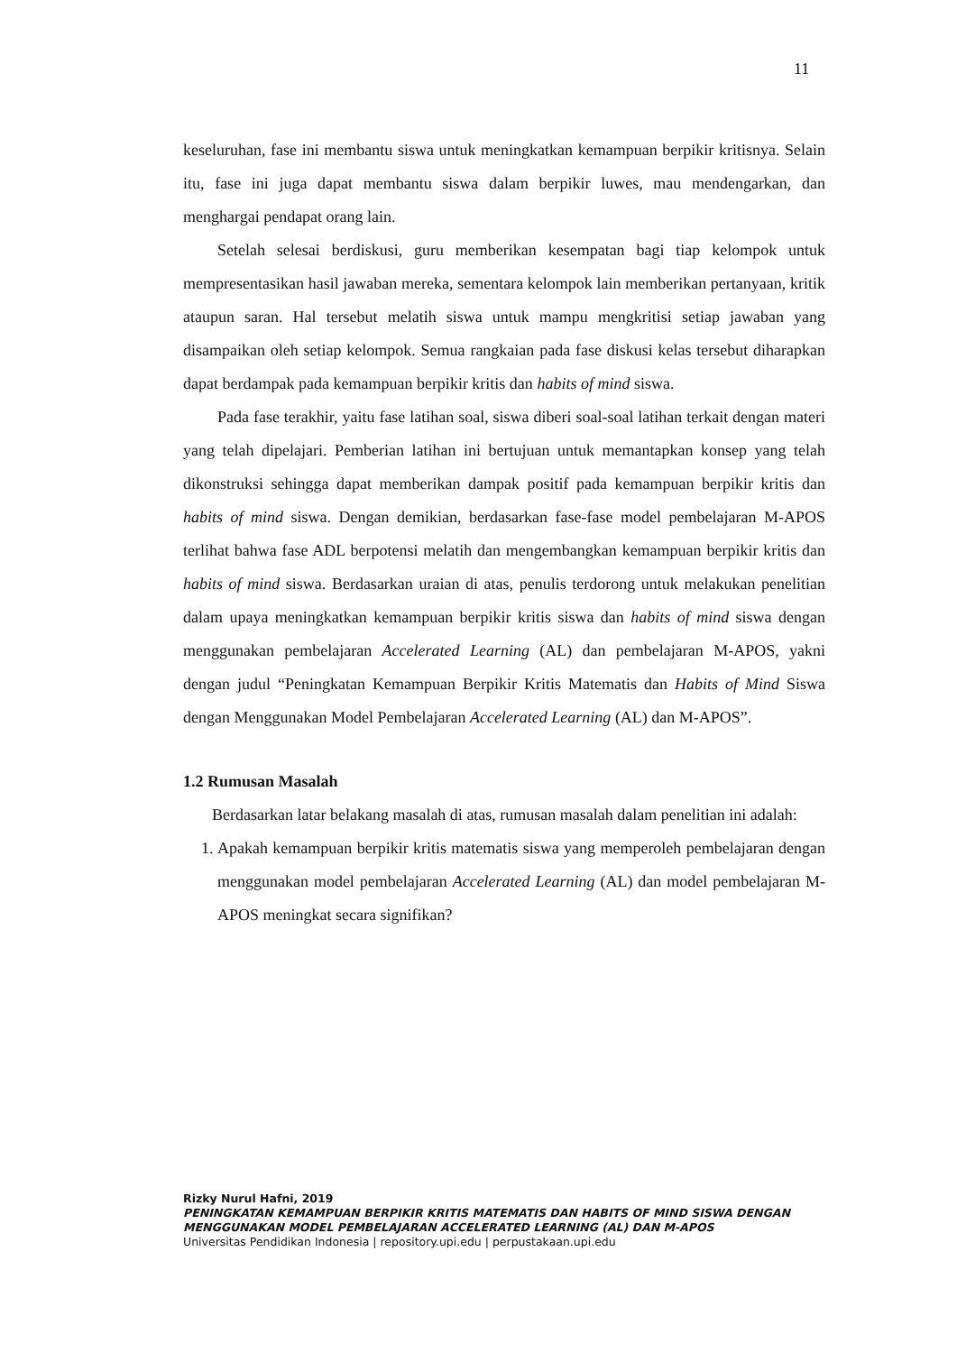11
keseluruhan, fase ini membantu siswa untuk meningkatkan kemampuan berpikir kritisnya. Selain itu, fase ini juga dapat membantu siswa dalam berpikir luwes, mau mendengarkan, dan menghargai pendapat orang lain.
Setelah selesai berdiskusi, guru memberikan kesempatan bagi tiap kelompok untuk mempresentasikan hasil jawaban mereka, sementara kelompok lain memberikan pertanyaan, kritik ataupun saran. Hal tersebut melatih siswa untuk mampu mengkritisi setiap jawaban yang disampaikan oleh setiap kelompok. Semua rangkaian pada fase diskusi kelas tersebut diharapkan dapat berdampak pada kemampuan berpikir kritis dan habits of mind siswa.
Pada fase terakhir, yaitu fase latihan soal, siswa diberi soal-soal latihan terkait dengan materi yang telah dipelajari. Pemberian latihan ini bertujuan untuk memantapkan konsep yang telah dikonstruksi sehingga dapat memberikan dampak positif pada kemampuan berpikir kritis dan habits of mind siswa. Dengan demikian, berdasarkan fase-fase model pembelajaran M-APOS terlihat bahwa fase ADL berpotensi melatih dan mengembangkan kemampuan berpikir kritis dan habits of mind siswa. Berdasarkan uraian di atas, penulis terdorong untuk melakukan penelitian dalam upaya meningkatkan kemampuan berpikir kritis siswa dan habits of mind siswa dengan menggunakan pembelajaran Accelerated Learning (AL) dan pembelajaran M-APOS, yakni dengan judul “Peningkatan Kemampuan Berpikir Kritis Matematis dan Habits of Mind Siswa dengan Menggunakan Model Pembelajaran Accelerated Learning (AL) dan M-APOS”.
1.2 Rumusan Masalah
Berdasarkan latar belakang masalah di atas, rumusan masalah dalam penelitian ini adalah:
1. Apakah kemampuan berpikir kritis matematis siswa yang memperoleh pembelajaran dengan menggunakan model pembelajaran Accelerated Learning (AL) dan model pembelajaran M-APOS meningkat secara signifikan?
Rizky Nurul Hafni, 2019
PENINGKATAN KEMAMPUAN BERPIKIR KRITIS MATEMATIS DAN HABITS OF MIND SISWA DENGAN MENGGUNAKAN MODEL PEMBELAJARAN ACCELERATED LEARNING (AL) DAN M-APOS
Universitas Pendidikan Indonesia | repository.upi.edu | perpustakaan.upi.edu